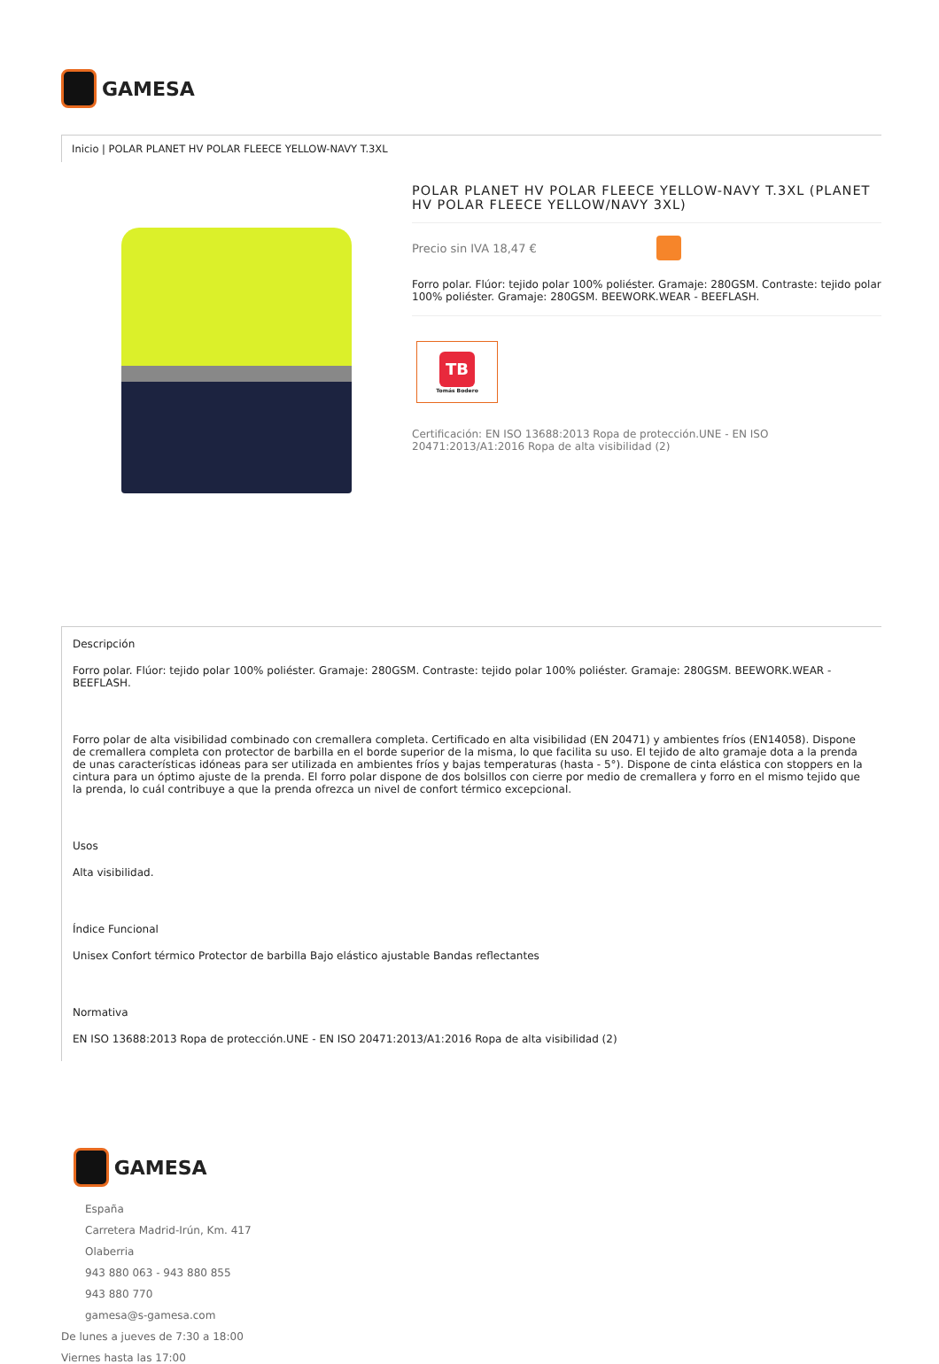GAMESA
Inicio | POLAR PLANET HV POLAR FLEECE YELLOW-NAVY T.3XL
POLAR PLANET HV POLAR FLEECE YELLOW-NAVY T.3XL (PLANET HV POLAR FLEECE YELLOW/NAVY 3XL)
Precio sin IVA 18,47 €
Forro polar. Flúor: tejido polar 100% poliéster. Gramaje: 280GSM. Contraste: tejido polar 100% poliéster. Gramaje: 280GSM. BEEWORK.WEAR - BEEFLASH.
TB
Tomás Bodero
Certificación: EN ISO 13688:2013 Ropa de protección.UNE - EN ISO 20471:2013/A1:2016 Ropa de alta visibilidad (2)
Descripción
Forro polar. Flúor: tejido polar 100% poliéster. Gramaje: 280GSM. Contraste: tejido polar 100% poliéster. Gramaje: 280GSM. BEEWORK.WEAR - BEEFLASH.
Forro polar de alta visibilidad combinado con cremallera completa. Certificado en alta visibilidad (EN 20471) y ambientes fríos (EN14058). Dispone de cremallera completa con protector de barbilla en el borde superior de la misma, lo que facilita su uso. El tejido de alto gramaje dota a la prenda de unas características idóneas para ser utilizada en ambientes fríos y bajas temperaturas (hasta - 5°). Dispone de cinta elástica con stoppers en la cintura para un óptimo ajuste de la prenda. El forro polar dispone de dos bolsillos con cierre por medio de cremallera y forro en el mismo tejido que la prenda, lo cuál contribuye a que la prenda ofrezca un nivel de confort térmico excepcional.
Usos
Alta visibilidad.
Índice Funcional
Unisex Confort térmico Protector de barbilla Bajo elástico ajustable Bandas reflectantes
Normativa
EN ISO 13688:2013 Ropa de protección.UNE - EN ISO 20471:2013/A1:2016 Ropa de alta visibilidad (2)
GAMESA
España
Carretera Madrid-Irún, Km. 417
Olaberria
943 880 063 - 943 880 855
943 880 770
gamesa@s-gamesa.com
De lunes a jueves de 7:30 a 18:00
Viernes hasta las 17:00